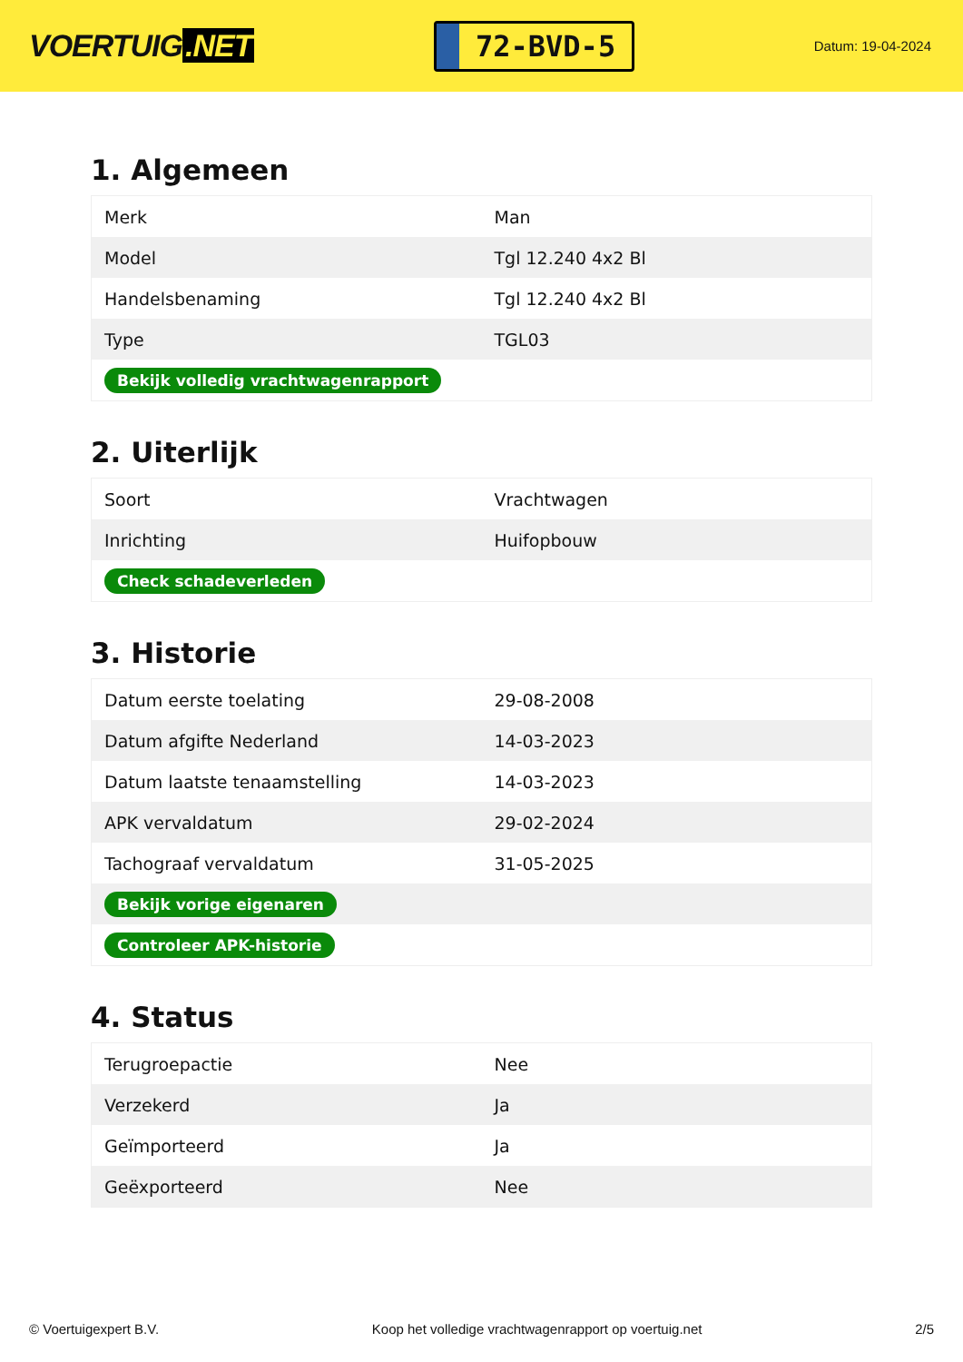VOERTUIG.NET
72-BVD-5
Datum: 19-04-2024
1. Algemeen
| Merk | Man |
| Model | Tgl 12.240 4x2 Bl |
| Handelsbenaming | Tgl 12.240 4x2 Bl |
| Type | TGL03 |
| Bekijk volledig vrachtwagenrapport | |
2. Uiterlijk
| Soort | Vrachtwagen |
| Inrichting | Huifopbouw |
| Check schadeverleden | |
3. Historie
| Datum eerste toelating | 29-08-2008 |
| Datum afgifte Nederland | 14-03-2023 |
| Datum laatste tenaamstelling | 14-03-2023 |
| APK vervaldatum | 29-02-2024 |
| Tachograaf vervaldatum | 31-05-2025 |
| Bekijk vorige eigenaren | |
| Controleer APK-historie | |
4. Status
| Terugroepactie | Nee |
| Verzekerd | Ja |
| Geïmporteerd | Ja |
| Geëxporteerd | Nee |
© Voertuigexpert B.V. Koop het volledige vrachtwagenrapport op voertuig.net 2/5